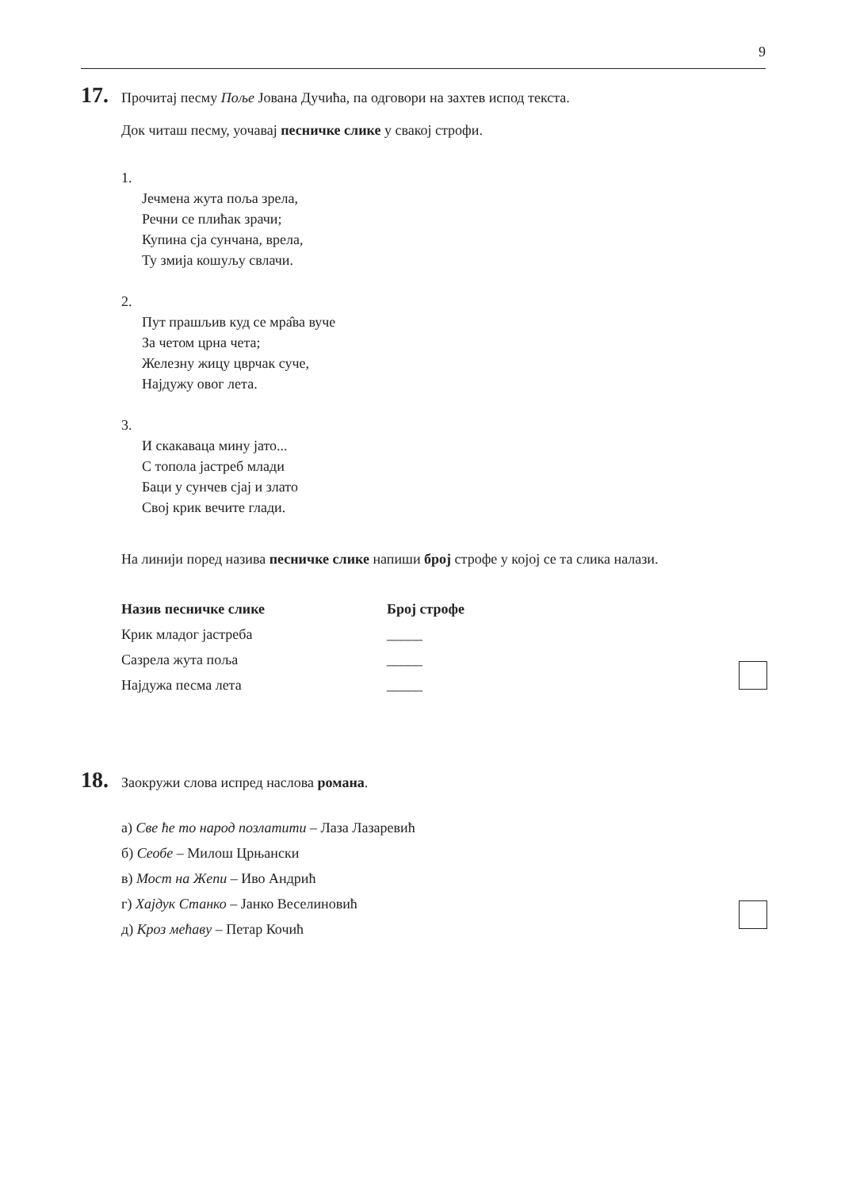9
17. Прочитај песму Поље Јована Дучића, па одговори на захтев испод текста.
Док читаш песму, уочавај песничке слике у свакој строфи.
1.
Јечмена жута поља зрела,
Речни се плићак зрачи;
Купина сја сунчана, врела,
Ту змија кошуљу свлачи.
2.
Пут прашљив куд се мра̂ва вуче
За четом црна чета;
Железну жицу цврчак суче,
Најдужу овог лета.
3.
И скакаваца мину јато...
С топола јастреб млади
Баци у сунчев сјај и злато
Свој крик вечите глади.
На линији поред назива песничке слике напиши број строфе у којој се та слика налази.
| Назив песничке слике | Број строфе |
| --- | --- |
| Крик младог јастреба | _____ |
| Сазрела жута поља | _____ |
| Најдужа песма лета | _____ |
18. Заокружи слова испред наслова романа.
а) Све ће то народ позлатити – Лаза Лазаревић
б) Сеобе – Милош Црњански
в) Мост на Жепи – Иво Андрић
г) Хајдук Станко – Јанко Веселиновић
д) Кроз мећаву – Петар Кочић